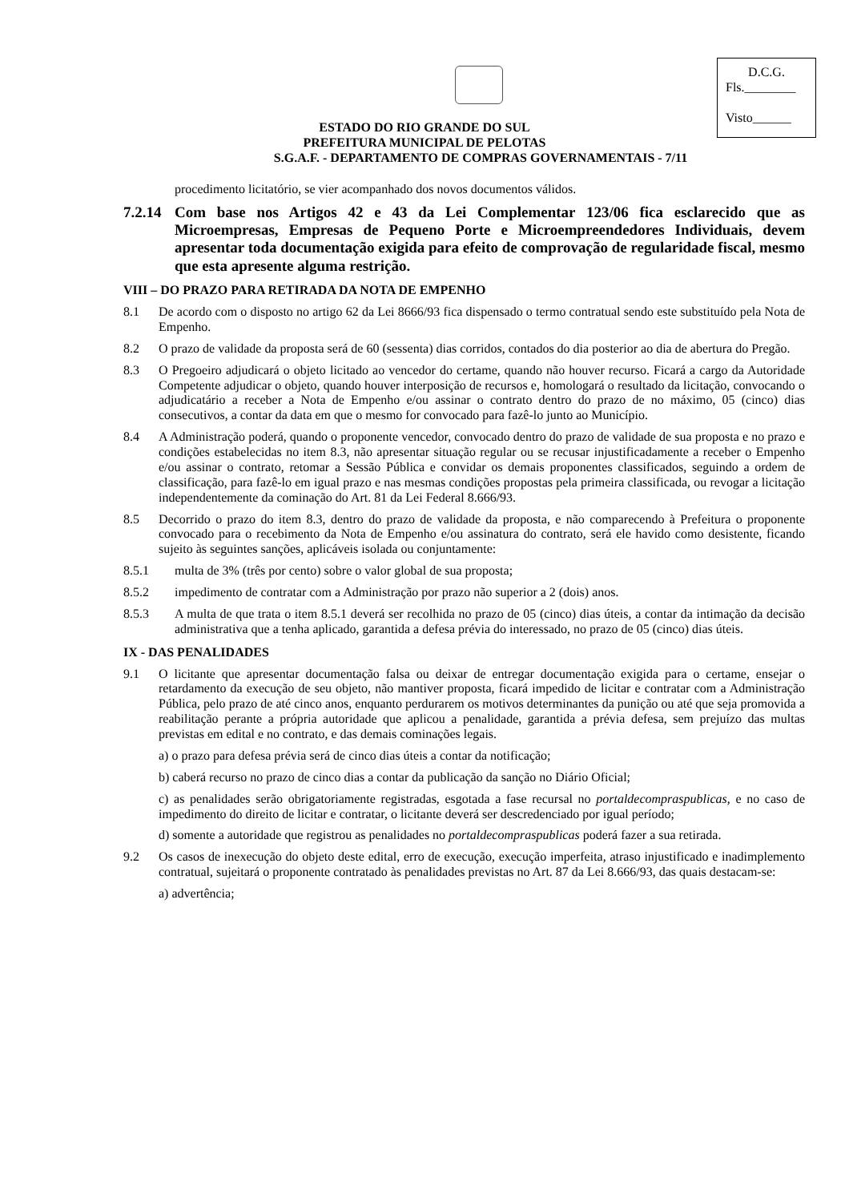D.C.G.
Fls.________
Visto______
ESTADO DO RIO GRANDE DO SUL
PREFEITURA MUNICIPAL DE PELOTAS
S.G.A.F. - DEPARTAMENTO DE COMPRAS GOVERNAMENTAIS - 7/11
procedimento licitatório, se vier acompanhado dos novos documentos válidos.
7.2.14 Com base nos Artigos 42 e 43 da Lei Complementar 123/06 fica esclarecido que as Microempresas, Empresas de Pequeno Porte e Microempreendedores Individuais, devem apresentar toda documentação exigida para efeito de comprovação de regularidade fiscal, mesmo que esta apresente alguma restrição.
VIII – DO PRAZO PARA RETIRADA DA NOTA DE EMPENHO
8.1 De acordo com o disposto no artigo 62 da Lei 8666/93 fica dispensado o termo contratual sendo este substituído pela Nota de Empenho.
8.2 O prazo de validade da proposta será de 60 (sessenta) dias corridos, contados do dia posterior ao dia de abertura do Pregão.
8.3 O Pregoeiro adjudicará o objeto licitado ao vencedor do certame, quando não houver recurso. Ficará a cargo da Autoridade Competente adjudicar o objeto, quando houver interposição de recursos e, homologará o resultado da licitação, convocando o adjudicatário a receber a Nota de Empenho e/ou assinar o contrato dentro do prazo de no máximo, 05 (cinco) dias consecutivos, a contar da data em que o mesmo for convocado para fazê-lo junto ao Município.
8.4 A Administração poderá, quando o proponente vencedor, convocado dentro do prazo de validade de sua proposta e no prazo e condições estabelecidas no item 8.3, não apresentar situação regular ou se recusar injustificadamente a receber o Empenho e/ou assinar o contrato, retomar a Sessão Pública e convidar os demais proponentes classificados, seguindo a ordem de classificação, para fazê-lo em igual prazo e nas mesmas condições propostas pela primeira classificada, ou revogar a licitação independentemente da cominação do Art. 81 da Lei Federal 8.666/93.
8.5 Decorrido o prazo do item 8.3, dentro do prazo de validade da proposta, e não comparecendo à Prefeitura o proponente convocado para o recebimento da Nota de Empenho e/ou assinatura do contrato, será ele havido como desistente, ficando sujeito às seguintes sanções, aplicáveis isolada ou conjuntamente:
8.5.1 multa de 3% (três por cento) sobre o valor global de sua proposta;
8.5.2 impedimento de contratar com a Administração por prazo não superior a 2 (dois) anos.
8.5.3 A multa de que trata o item 8.5.1 deverá ser recolhida no prazo de 05 (cinco) dias úteis, a contar da intimação da decisão administrativa que a tenha aplicado, garantida a defesa prévia do interessado, no prazo de 05 (cinco) dias úteis.
IX - DAS PENALIDADES
9.1 O licitante que apresentar documentação falsa ou deixar de entregar documentação exigida para o certame, ensejar o retardamento da execução de seu objeto, não mantiver proposta, ficará impedido de licitar e contratar com a Administração Pública, pelo prazo de até cinco anos, enquanto perdurarem os motivos determinantes da punição ou até que seja promovida a reabilitação perante a própria autoridade que aplicou a penalidade, garantida a prévia defesa, sem prejuízo das multas previstas em edital e no contrato, e das demais cominações legais.
a) o prazo para defesa prévia será de cinco dias úteis a contar da notificação;
b) caberá recurso no prazo de cinco dias a contar da publicação da sanção no Diário Oficial;
c) as penalidades serão obrigatoriamente registradas, esgotada a fase recursal no portaldecompraspublicas, e no caso de impedimento do direito de licitar e contratar, o licitante deverá ser descredenciado por igual período;
d) somente a autoridade que registrou as penalidades no portaldecompraspublicas poderá fazer a sua retirada.
9.2 Os casos de inexecução do objeto deste edital, erro de execução, execução imperfeita, atraso injustificado e inadimplemento contratual, sujeitará o proponente contratado às penalidades previstas no Art. 87 da Lei 8.666/93, das quais destacam-se:
a) advertência;